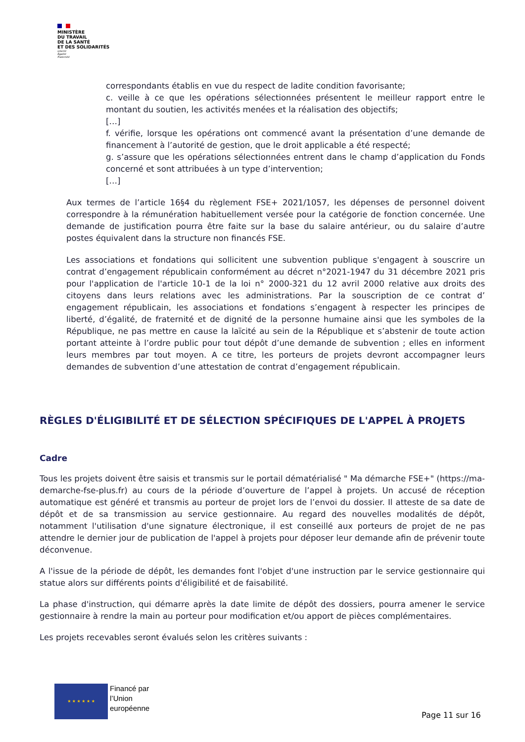MINISTÈRE
DU TRAVAIL
DE LA SANTÉ
ET DES SOLIDARITÉS
Liberté
Égalité
Fraternité
correspondants établis en vue du respect de ladite condition favorisante;
c. veille à ce que les opérations sélectionnées présentent le meilleur rapport entre le montant du soutien, les activités menées et la réalisation des objectifs;
[…]
f. vérifie, lorsque les opérations ont commencé avant la présentation d’une demande de financement à l’autorité de gestion, que le droit applicable a été respecté;
g. s’assure que les opérations sélectionnées entrent dans le champ d’application du Fonds concerné et sont attribuées à un type d’intervention;
[…]
Aux termes de l’article 16§4 du règlement FSE+ 2021/1057, les dépenses de personnel doivent correspondre à la rémunération habituellement versée pour la catégorie de fonction concernée. Une demande de justification pourra être faite sur la base du salaire antérieur, ou du salaire d’autre postes équivalent dans la structure non financés FSE.
Les associations et fondations qui sollicitent une subvention publique s'engagent à souscrire un contrat d’engagement républicain conformément au décret n°2021-1947 du 31 décembre 2021 pris pour l'application de l'article 10-1 de la loi n° 2000-321 du 12 avril 2000 relative aux droits des citoyens dans leurs relations avec les administrations. Par la souscription de ce contrat d’ engagement républicain, les associations et fondations s’engagent à respecter les principes de liberté, d’égalité, de fraternité et de dignité de la personne humaine ainsi que les symboles de la République, ne pas mettre en cause la laïcité au sein de la République et s’abstenir de toute action portant atteinte à l’ordre public pour tout dépôt d’une demande de subvention ; elles en informent leurs membres par tout moyen. A ce titre, les porteurs de projets devront accompagner leurs demandes de subvention d’une attestation de contrat d’engagement républicain.
RÈGLES D'ÉLIGIBILITÉ ET DE SÉLECTION SPÉCIFIQUES DE L'APPEL À PROJETS
Cadre
Tous les projets doivent être saisis et transmis sur le portail dématérialisé " Ma démarche FSE+" (https://ma-demarche-fse-plus.fr) au cours de la période d’ouverture de l’appel à projets. Un accusé de réception automatique est généré et transmis au porteur de projet lors de l’envoi du dossier. Il atteste de sa date de dépôt et de sa transmission au service gestionnaire. Au regard des nouvelles modalités de dépôt, notamment l'utilisation d'une signature électronique, il est conseillé aux porteurs de projet de ne pas attendre le dernier jour de publication de l'appel à projets pour déposer leur demande afin de prévenir toute déconvenue.
A l'issue de la période de dépôt, les demandes font l'objet d'une instruction par le service gestionnaire qui statue alors sur différents points d'éligibilité et de faisabilité.
La phase d'instruction, qui démarre après la date limite de dépôt des dossiers, pourra amener le service gestionnaire à rendre la main au porteur pour modification et/ou apport de pièces complémentaires.
Les projets recevables seront évalués selon les critères suivants :
★ ★ ★ ★ ★ ★
Financé par
l’Union
européenne
Page 11 sur 16